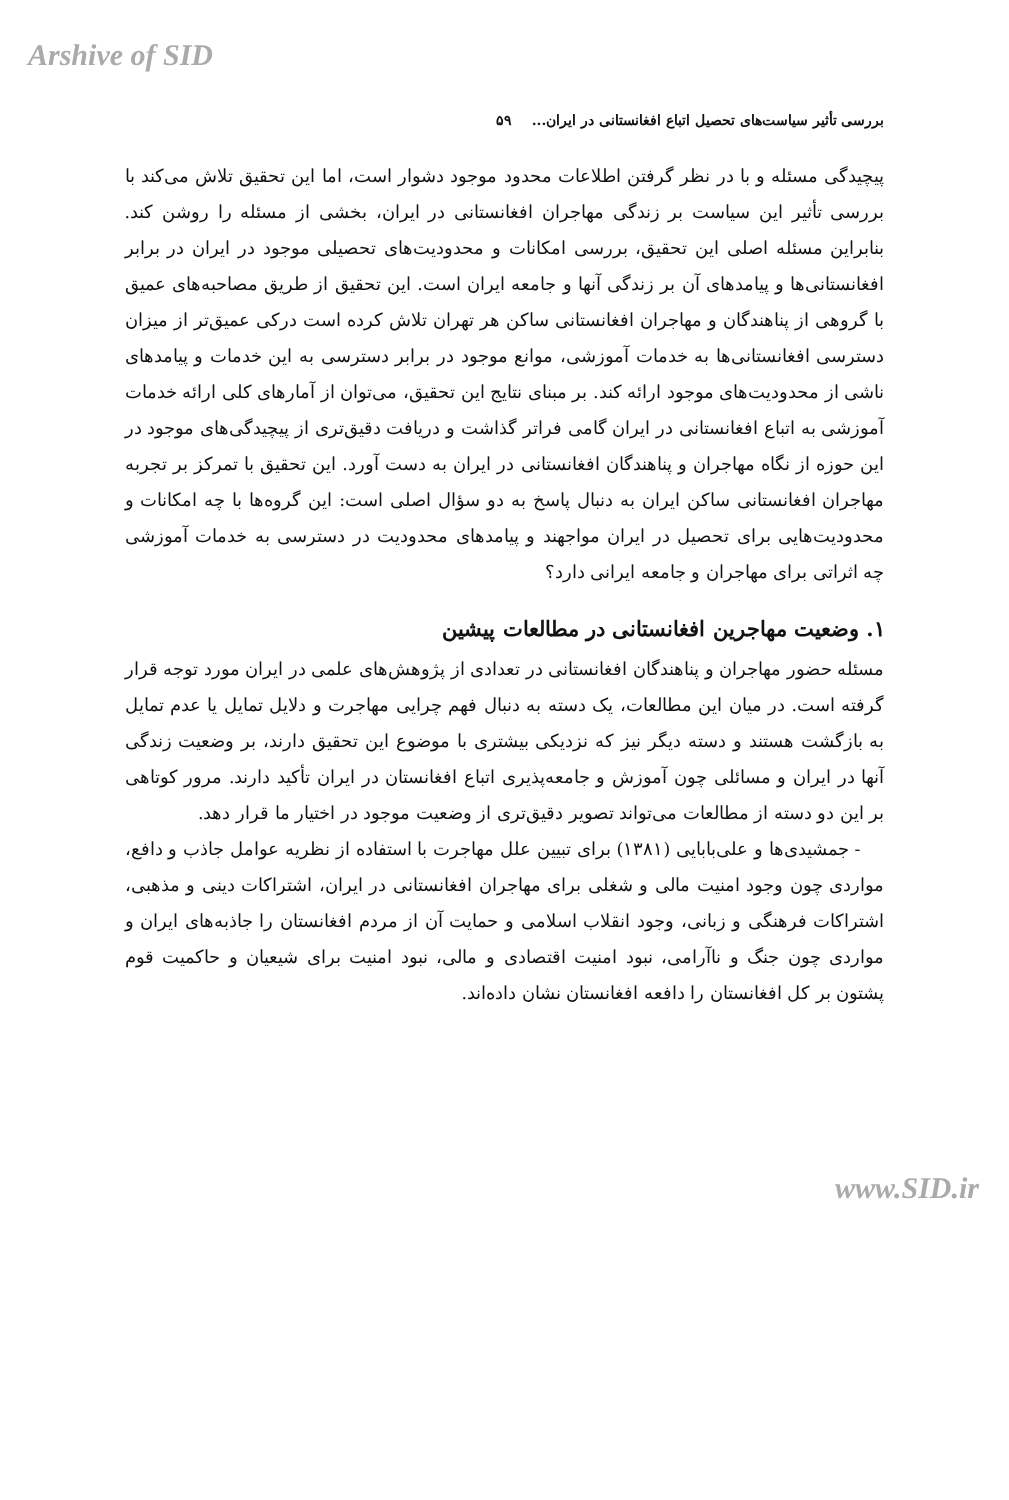Arshive of SID
بررسی تأثیر سیاست‌های تحصیل اتباع افغانستانی در ایران... ۵۹
پیچیدگی مسئله و با در نظر گرفتن اطلاعات محدود موجود دشوار است، اما این تحقیق تلاش می‌کند با بررسی تأثیر این سیاست بر زندگی مهاجران افغانستانی در ایران، بخشی از مسئله را روشن کند. بنابراین مسئله اصلی این تحقیق، بررسی امکانات و محدودیت‌های تحصیلی موجود در ایران در برابر افغانستانی‌ها و پیامدهای آن بر زندگی آنها و جامعه ایران است. این تحقیق از طریق مصاحبه‌های عمیق با گروهی از پناهندگان و مهاجران افغانستانی ساکن هر تهران تلاش کرده است درکی عمیق‌تر از میزان دسترسی افغانستانی‌ها به خدمات آموزشی، موانع موجود در برابر دسترسی به این خدمات و پیامدهای ناشی از محدودیت‌های موجود ارائه کند. بر مبنای نتایج این تحقیق، می‌توان از آمارهای کلی ارائه خدمات آموزشی به اتباع افغانستانی در ایران گامی فراتر گذاشت و دریافت دقیق‌تری از پیچیدگی‌های موجود در این حوزه از نگاه مهاجران و پناهندگان افغانستانی در ایران به دست آورد. این تحقیق با تمرکز بر تجربه مهاجران افغانستانی ساکن ایران به دنبال پاسخ به دو سؤال اصلی است: این گروه‌ها با چه امکانات و محدودیت‌هایی برای تحصیل در ایران مواجهند و پیامدهای محدودیت در دسترسی به خدمات آموزشی چه اثراتی برای مهاجران و جامعه ایرانی دارد؟
۱. وضعیت مهاجرین افغانستانی در مطالعات پیشین
مسئله حضور مهاجران و پناهندگان افغانستانی در تعدادی از پژوهش‌های علمی در ایران مورد توجه قرار گرفته است. در میان این مطالعات، یک دسته به دنبال فهم چرایی مهاجرت و دلایل تمایل یا عدم تمایل به بازگشت هستند و دسته دیگر نیز که نزدیکی بیشتری با موضوع این تحقیق دارند، بر وضعیت زندگی آنها در ایران و مسائلی چون آموزش و جامعه‌پذیری اتباع افغانستان در ایران تأکید دارند. مرور کوتاهی بر این دو دسته از مطالعات می‌تواند تصویر دقیق‌تری از وضعیت موجود در اختیار ما قرار دهد.
- جمشیدی‌ها و علی‌بابایی (۱۳۸۱) برای تبیین علل مهاجرت با استفاده از نظریه عوامل جاذب و دافع، مواردی چون وجود امنیت مالی و شغلی برای مهاجران افغانستانی در ایران، اشتراکات دینی و مذهبی، اشتراکات فرهنگی و زبانی، وجود انقلاب اسلامی و حمایت آن از مردم افغانستان را جاذبه‌های ایران و مواردی چون جنگ و ناآرامی، نبود امنیت اقتصادی و مالی، نبود امنیت برای شیعیان و حاکمیت قوم پشتون بر کل افغانستان را دافعه افغانستان نشان داده‌اند.
www.SID.ir